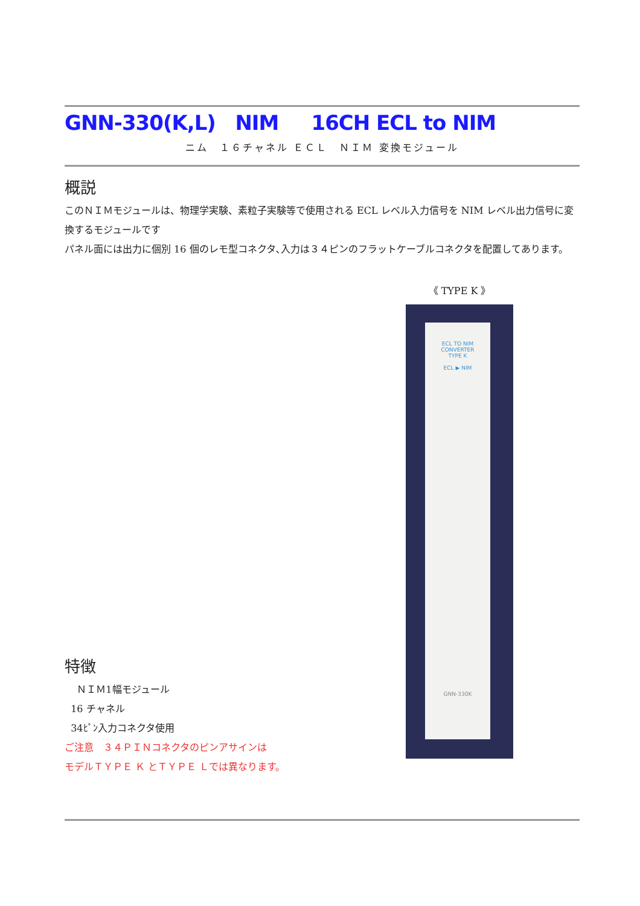GNN-330(K,L) NIM 16CH ECL to NIM
ニム　１６チャネル ＥＣＬ　ＮＩＭ 変換モジュール
概説
このＮＩＭモジュールは、物理学実験、素粒子実験等で使用される ECL レベル入力信号を NIM レベル出力信号に変換するモジュールです
パネル面には出力に個別 16 個のレモ型コネクタ､入力は３４ピンのフラットケーブルコネクタを配置してあります。
特徴
ＮＩＭ1幅モジュール
16 チャネル
34ﾋﾟﾝ入力コネクタ使用
ご注意　３４ＰＩＮコネクタのピンアサインは
モデルＴＹＰＥ Ｋ とＴＹＰＥ Ｌでは異なります。
《 TYPE K 》
ECL TO NIM
CONVERTER
TYPE K
ECL ▶ NIM
GNN-330K